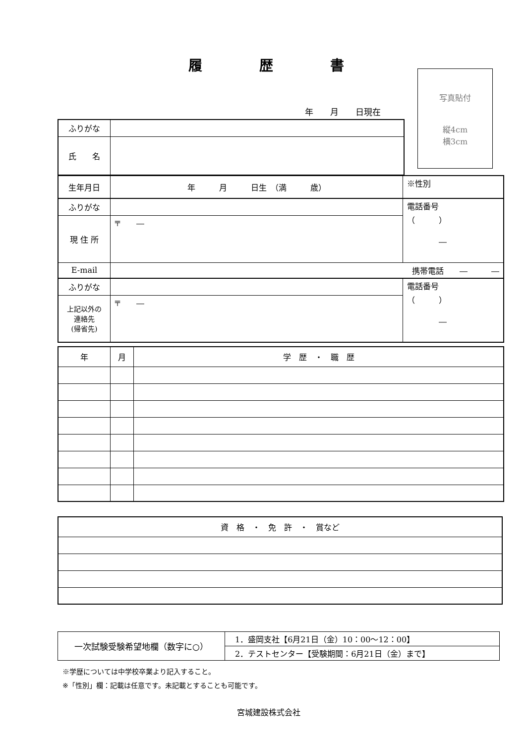履歴書
年　　月　　日現在
写真貼付
縦4cm
横3cm
| ふりがな | |
| 氏 名 | |
| 生年月日 | 年 月 日生 （満 歳） | ※性別 |
| ふりがな | | 電話番号 （ ） ― |
| 現 住 所 | 〒 ― | |
| E-mail | 携帯電話 ― ― | |
| ふりがな | | 電話番号 （ ） ― |
| 上記以外の 連絡先 (帰省先) | 〒 ― | |
| 年 | 月 | 学 歴 ・ 職 歴 |
| 資 格 ・ 免 許 ・ 賞など |
| 一次試験受験希望地欄（数字に○） | 1．盛岡支社【6月21日（金）10：00～12：00】 |
| | 2．テストセンター【受験期間：6月21日（金）まで】 |
※学歴については中学校卒業より記入すること。
※「性別」欄：記載は任意です。未記載とすることも可能です。
宮城建設株式会社